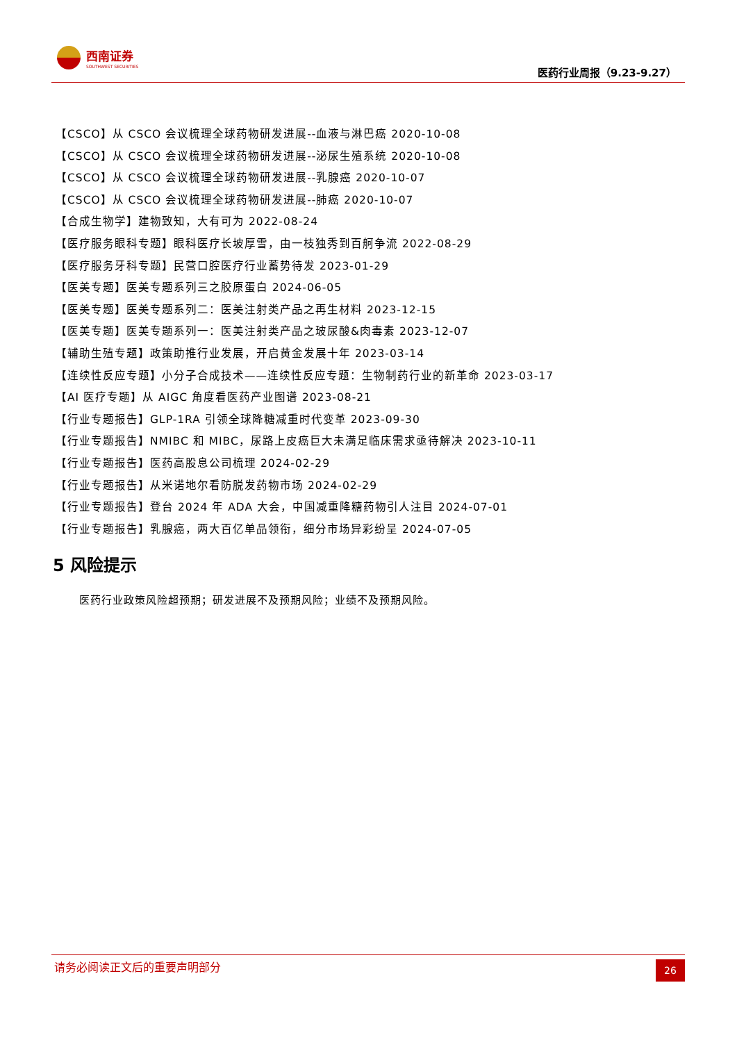西南证券
SOUTHWEST SECURITIES
医药行业周报（9.23-9.27）
【CSCO】从 CSCO 会议梳理全球药物研发进展--血液与淋巴癌 2020-10-08
【CSCO】从 CSCO 会议梳理全球药物研发进展--泌尿生殖系统 2020-10-08
【CSCO】从 CSCO 会议梳理全球药物研发进展--乳腺癌 2020-10-07
【CSCO】从 CSCO 会议梳理全球药物研发进展--肺癌 2020-10-07
【合成生物学】建物致知，大有可为 2022-08-24
【医疗服务眼科专题】眼科医疗长坡厚雪，由一枝独秀到百舸争流 2022-08-29
【医疗服务牙科专题】民营口腔医疗行业蓄势待发 2023-01-29
【医美专题】医美专题系列三之胶原蛋白 2024-06-05
【医美专题】医美专题系列二：医美注射类产品之再生材料 2023-12-15
【医美专题】医美专题系列一：医美注射类产品之玻尿酸&肉毒素 2023-12-07
【辅助生殖专题】政策助推行业发展，开启黄金发展十年 2023-03-14
【连续性反应专题】小分子合成技术——连续性反应专题：生物制药行业的新革命 2023-03-17
【AI 医疗专题】从 AIGC 角度看医药产业图谱 2023-08-21
【行业专题报告】GLP-1RA 引领全球降糖减重时代变革 2023-09-30
【行业专题报告】NMIBC 和 MIBC，尿路上皮癌巨大未满足临床需求亟待解决 2023-10-11
【行业专题报告】医药高股息公司梳理 2024-02-29
【行业专题报告】从米诺地尔看防脱发药物市场 2024-02-29
【行业专题报告】登台 2024 年 ADA 大会，中国减重降糖药物引人注目 2024-07-01
【行业专题报告】乳腺癌，两大百亿单品领衔，细分市场异彩纷呈 2024-07-05
5 风险提示
医药行业政策风险超预期；研发进展不及预期风险；业绩不及预期风险。
请务必阅读正文后的重要声明部分 26